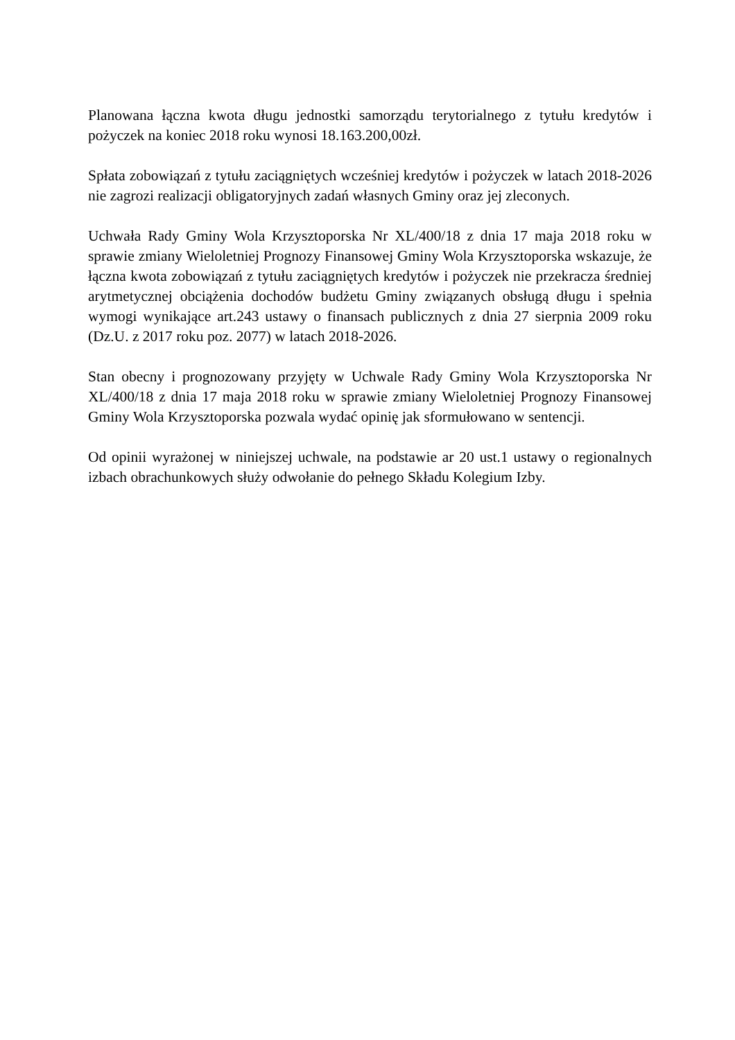Planowana łączna kwota długu jednostki samorządu terytorialnego z tytułu kredytów i pożyczek na koniec 2018 roku wynosi 18.163.200,00zł.
Spłata zobowiązań z tytułu zaciągniętych wcześniej kredytów i pożyczek w latach 2018-2026 nie zagrozi realizacji obligatoryjnych zadań własnych Gminy oraz jej zleconych.
Uchwała Rady Gminy Wola Krzysztoporska Nr XL/400/18 z dnia 17 maja 2018 roku w sprawie zmiany Wieloletniej Prognozy Finansowej Gminy Wola Krzysztoporska wskazuje, że łączna kwota zobowiązań z tytułu zaciągniętych kredytów i pożyczek nie przekracza średniej arytmetycznej obciążenia dochodów budżetu Gminy związanych obsługą długu i spełnia wymogi wynikające art.243 ustawy o finansach publicznych z dnia 27 sierpnia 2009 roku (Dz.U. z 2017 roku poz. 2077) w latach 2018-2026.
Stan obecny i prognozowany przyjęty w Uchwale Rady Gminy Wola Krzysztoporska Nr XL/400/18 z dnia 17 maja 2018 roku w sprawie zmiany Wieloletniej Prognozy Finansowej Gminy Wola Krzysztoporska pozwala wydać opinię jak sformułowano w sentencji.
Od opinii wyrażonej w niniejszej uchwale, na podstawie ar 20 ust.1 ustawy o regionalnych izbach obrachunkowych służy odwołanie do pełnego Składu Kolegium Izby.